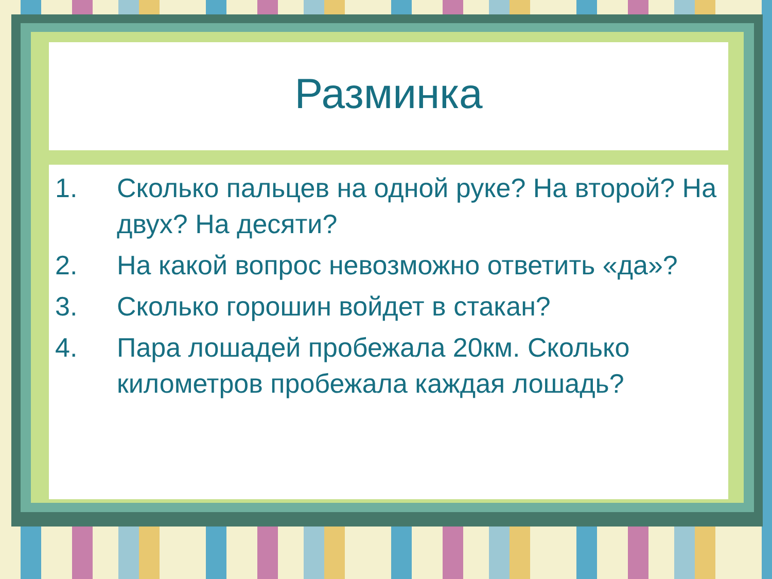Разминка
1. Сколько пальцев на одной руке? На второй? На двух? На десяти?
2. На какой вопрос невозможно ответить «да»?
3. Сколько горошин войдет в стакан?
4. Пара лошадей пробежала 20км. Сколько километров пробежала каждая лошадь?